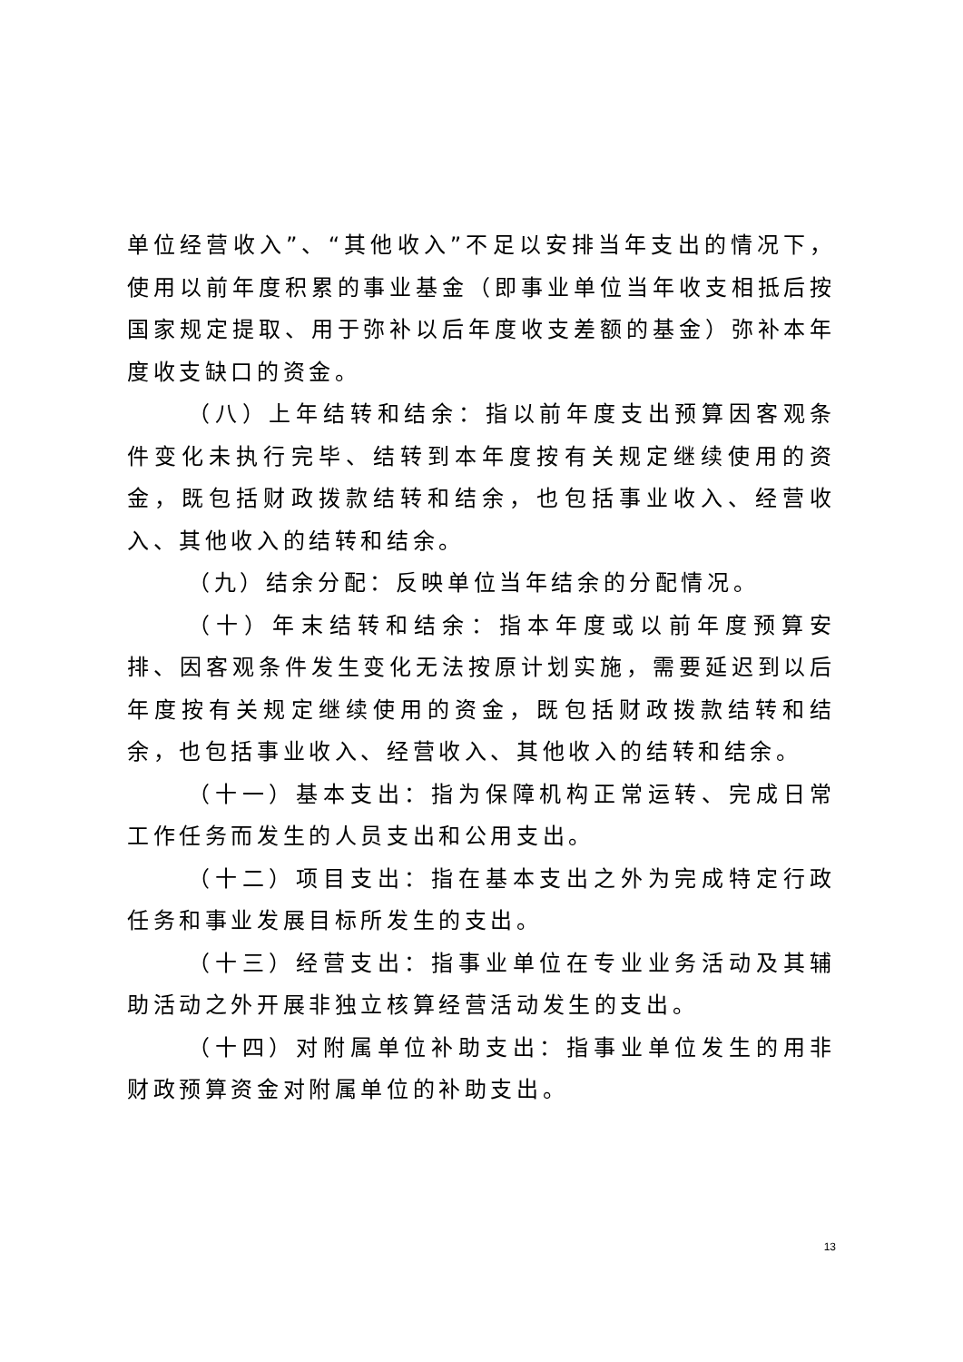单位经营收入”、“其他收入”不足以安排当年支出的情况下，使用以前年度积累的事业基金（即事业单位当年收支相抵后按国家规定提取、用于弥补以后年度收支差额的基金）弥补本年度收支缺口的资金。
（八）上年结转和结余：指以前年度支出预算因客观条件变化未执行完毕、结转到本年度按有关规定继续使用的资金，既包括财政拨款结转和结余，也包括事业收入、经营收入、其他收入的结转和结余。
（九）结余分配：反映单位当年结余的分配情况。
（十）年末结转和结余：指本年度或以前年度预算安排、因客观条件发生变化无法按原计划实施，需要延迟到以后年度按有关规定继续使用的资金，既包括财政拨款结转和结余，也包括事业收入、经营收入、其他收入的结转和结余。
（十一）基本支出：指为保障机构正常运转、完成日常工作任务而发生的人员支出和公用支出。
（十二）项目支出：指在基本支出之外为完成特定行政任务和事业发展目标所发生的支出。
（十三）经营支出：指事业单位在专业业务活动及其辅助活动之外开展非独立核算经营活动发生的支出。
（十四）对附属单位补助支出：指事业单位发生的用非财政预算资金对附属单位的补助支出。
13